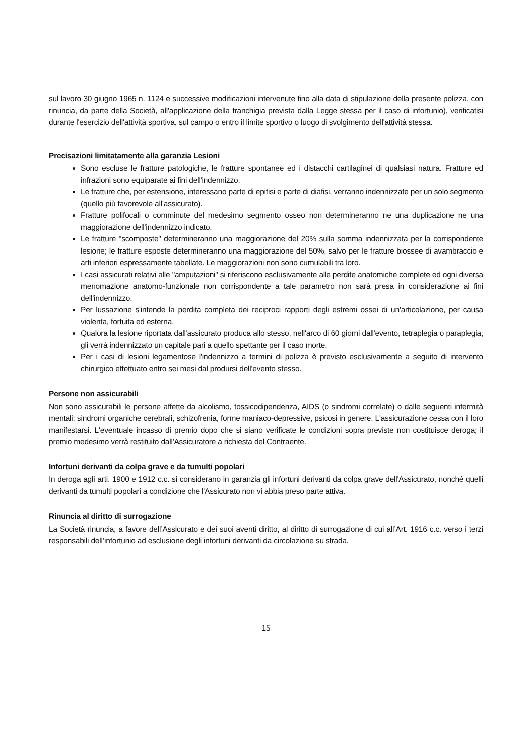sul lavoro 30 giugno 1965 n. 1124 e successive modificazioni intervenute fino alla data di stipulazione della presente polizza, con rinuncia, da parte della Società, all'applicazione della franchigia prevista dalla Legge stessa per il caso di infortunio), verificatisi durante l'esercizio dell'attività sportiva, sul campo o entro il limite sportivo o luogo di svolgimento dell'attività stessa.
Precisazioni limitatamente alla garanzia Lesioni
Sono escluse le fratture patologiche, le fratture spontanee ed i distacchi cartilaginei di qualsiasi natura. Fratture ed infrazioni sono equiparate ai fini dell'indennizzo.
Le fratture che, per estensione, interessano parte di epifisi e parte di diafisi, verranno indennizzate per un solo segmento (quello più favorevole all'assicurato).
Fratture polifocali o comminute del medesimo segmento osseo non determineranno ne una duplicazione ne una maggiorazione dell'indennizzo indicato.
Le fratture "scomposte" determineranno una maggiorazione del 20% sulla somma indennizzata per la corrispondente lesione; le fratture esposte determineranno una maggiorazione del 50%, salvo per le fratture biossee di avambraccio e arti inferiori espressamente tabellate. Le maggiorazioni non sono cumulabili tra loro.
I casi assicurati relativi alle "amputazioni" si riferiscono esclusivamente alle perdite anatomiche complete ed ogni diversa menomazione anatomo-funzionale non corrispondente a tale parametro non sarà presa in considerazione ai fini dell'indennizzo.
Per lussazione s'intende la perdita completa dei reciproci rapporti degli estremi ossei di un'articolazione, per causa violenta, fortuita ed esterna.
Qualora la lesione riportata dall'assicurato produca allo stesso, nell'arco di 60 giorni dall'evento, tetraplegia o paraplegia, gli verrà indennizzato un capitale pari a quello spettante per il caso morte.
Per i casi di lesioni legamentose l'indennizzo a termini di polizza è previsto esclusivamente a seguito di intervento chirurgico effettuato entro sei mesi dal prodursi dell'evento stesso.
Persone non assicurabili
Non sono assicurabili le persone affette da alcolismo, tossicodipendenza, AIDS (o sindromi correlate) o dalle seguenti infermità mentali: sindromi organiche cerebrali, schizofrenia, forme maniaco-depressive, psicosi in genere. L'assicurazione cessa con il loro manifestarsi. L'eventuale incasso di premio dopo che si siano verificate le condizioni sopra previste non costituisce deroga; il premio medesimo verrà restituito dall'Assicuratore a richiesta del Contraente.
Infortuni derivanti da colpa grave e da tumulti popolari
In deroga agli arti. 1900 e 1912 c.c. si considerano in garanzia gli infortuni derivanti da colpa grave dell'Assicurato, nonché quelli derivanti da tumulti popolari a condizione che l'Assicurato non vi abbia preso parte attiva.
Rinuncia al diritto di surrogazione
La Società rinuncia, a favore dell’Assicurato e dei suoi aventi diritto, al diritto di surrogazione di cui all’Art. 1916 c.c. verso i terzi responsabili dell’infortunio ad esclusione degli infortuni derivanti da circolazione su strada.
15